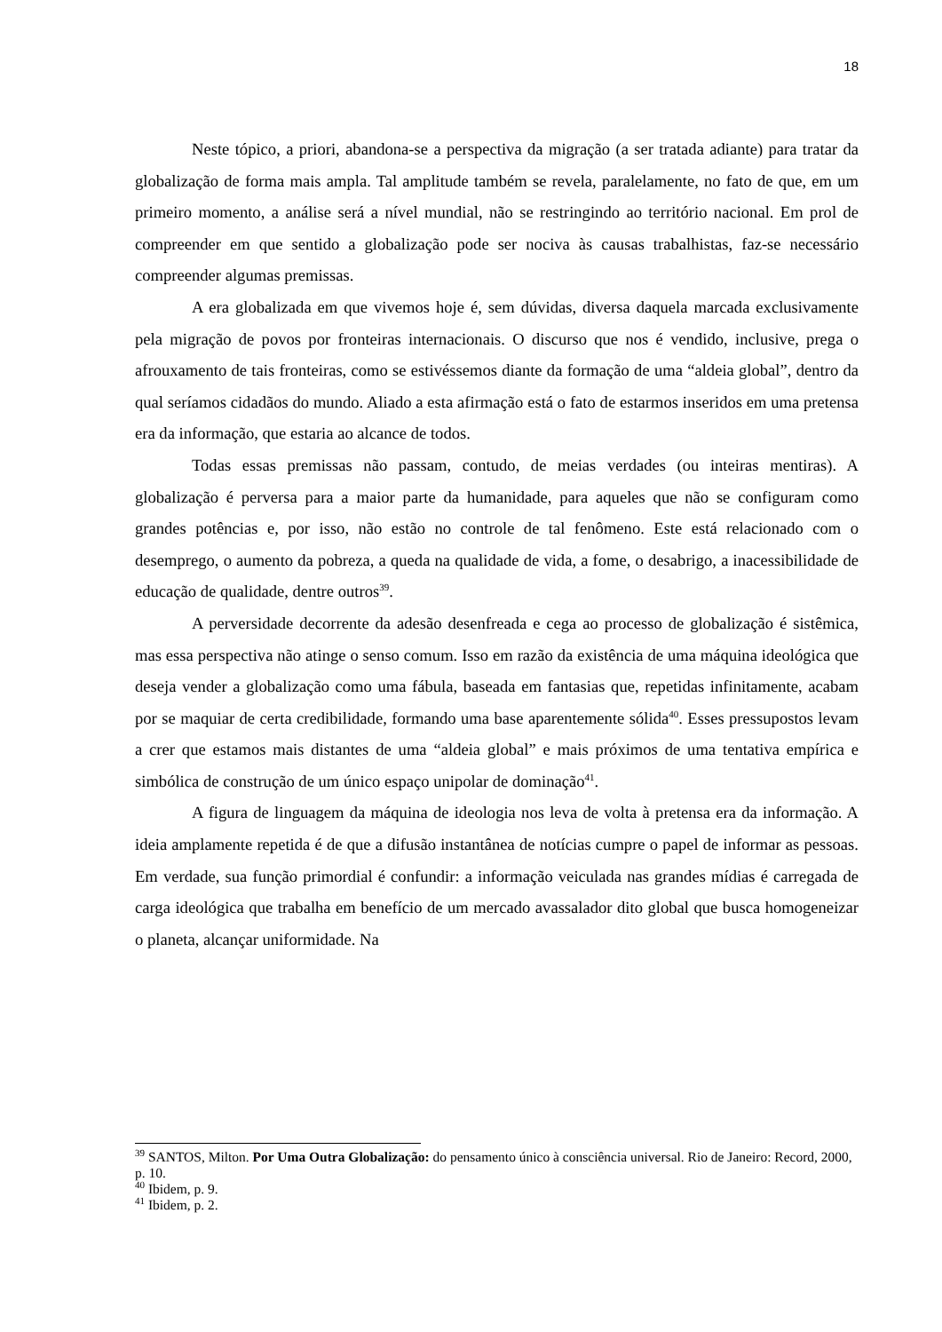18
Neste tópico, a priori, abandona-se a perspectiva da migração (a ser tratada adiante) para tratar da globalização de forma mais ampla. Tal amplitude também se revela, paralelamente, no fato de que, em um primeiro momento, a análise será a nível mundial, não se restringindo ao território nacional. Em prol de compreender em que sentido a globalização pode ser nociva às causas trabalhistas, faz-se necessário compreender algumas premissas.
A era globalizada em que vivemos hoje é, sem dúvidas, diversa daquela marcada exclusivamente pela migração de povos por fronteiras internacionais. O discurso que nos é vendido, inclusive, prega o afrouxamento de tais fronteiras, como se estivéssemos diante da formação de uma “aldeia global”, dentro da qual seríamos cidadãos do mundo. Aliado a esta afirmação está o fato de estarmos inseridos em uma pretensa era da informação, que estaria ao alcance de todos.
Todas essas premissas não passam, contudo, de meias verdades (ou inteiras mentiras). A globalização é perversa para a maior parte da humanidade, para aqueles que não se configuram como grandes potências e, por isso, não estão no controle de tal fenômeno. Este está relacionado com o desemprego, o aumento da pobreza, a queda na qualidade de vida, a fome, o desabrigo, a inacessibilidade de educação de qualidade, dentre outros<sup>39</sup>.
A perversidade decorrente da adesão desenfreada e cega ao processo de globalização é sistêmica, mas essa perspectiva não atinge o senso comum. Isso em razão da existência de uma máquina ideológica que deseja vender a globalização como uma fábula, baseada em fantasias que, repetidas infinitamente, acabam por se maquiar de certa credibilidade, formando uma base aparentemente sólida<sup>40</sup>. Esses pressupostos levam a crer que estamos mais distantes de uma “aldeia global” e mais próximos de uma tentativa empírica e simbólica de construção de um único espaço unipolar de dominação<sup>41</sup>.
A figura de linguagem da máquina de ideologia nos leva de volta à pretensa era da informação. A ideia amplamente repetida é de que a difusão instantânea de notícias cumpre o papel de informar as pessoas. Em verdade, sua função primordial é confundir: a informação veiculada nas grandes mídias é carregada de carga ideológica que trabalha em benefício de um mercado avassalador dito global que busca homogeneizar o planeta, alcançar uniformidade. Na
<sup>39</sup> SANTOS, Milton. Por Uma Outra Globalização: do pensamento único à consciência universal. Rio de Janeiro: Record, 2000, p. 10.
<sup>40</sup> Ibidem, p. 9.
<sup>41</sup> Ibidem, p. 2.